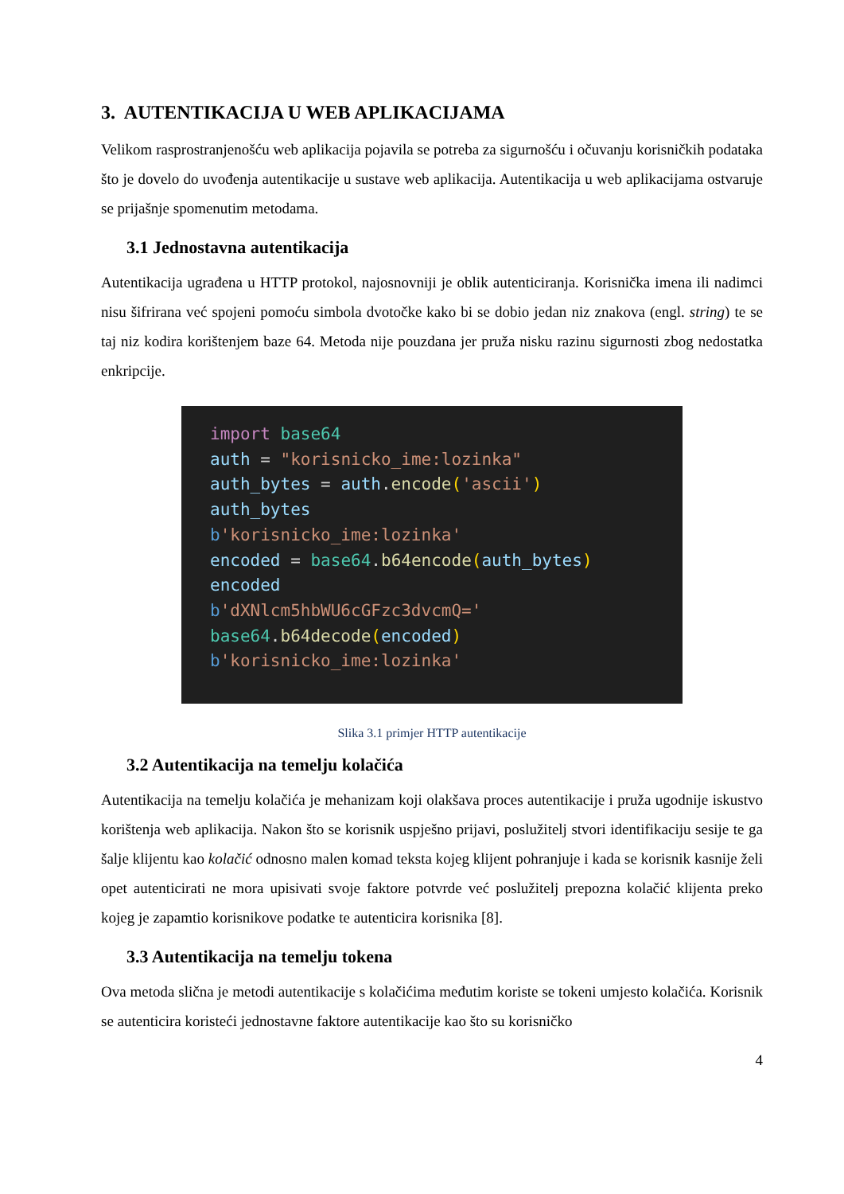3. AUTENTIKACIJA U WEB APLIKACIJAMA
Velikom rasprostranjenošću web aplikacija pojavila se potreba za sigurnošću i očuvanju korisničkih podataka što je dovelo do uvođenja autentikacije u sustave web aplikacija. Autentikacija u web aplikacijama ostvaruje se prijašnje spomenutim metodama.
3.1 Jednostavna autentikacija
Autentikacija ugrađena u HTTP protokol, najosnovniji je oblik autenticiranja. Korisnička imena ili nadimci nisu šifrirana već spojeni pomoću simbola dvotočke kako bi se dobio jedan niz znakova (engl. string) te se taj niz kodira korištenjem baze 64. Metoda nije pouzdana jer pruža nisku razinu sigurnosti zbog nedostatka enkripcije.
import base64 auth = "korisnicko_ime:lozinka" auth_bytes = auth. encode('ascii') auth_bytes b'korisnicko_ime:lozinka' encoded = base64. b64encode(auth_bytes) encoded b'dXNlcm5hbWU6cGFzc3dvcmQ=' base64. b64decode(encoded) b'korisnicko_ime:lozinka'
Slika 3.1 primjer HTTP autentikacije
3.2 Autentikacija na temelju kolačića
Autentikacija na temelju kolačića je mehanizam koji olakšava proces autentikacije i pruža ugodnije iskustvo korištenja web aplikacija. Nakon što se korisnik uspješno prijavi, poslužitelj stvori identifikaciju sesije te ga šalje klijentu kao kolačić odnosno malen komad teksta kojeg klijent pohranjuje i kada se korisnik kasnije želi opet autenticirati ne mora upisivati svoje faktore potvrde već poslužitelj prepozna kolačić klijenta preko kojeg je zapamtio korisnikove podatke te autenticira korisnika [8].
3.3 Autentikacija na temelju tokena
Ova metoda slična je metodi autentikacije s kolačićima međutim koriste se tokeni umjesto kolačića. Korisnik se autenticira koristeći jednostavne faktore autentikacije kao što su korisničko
4